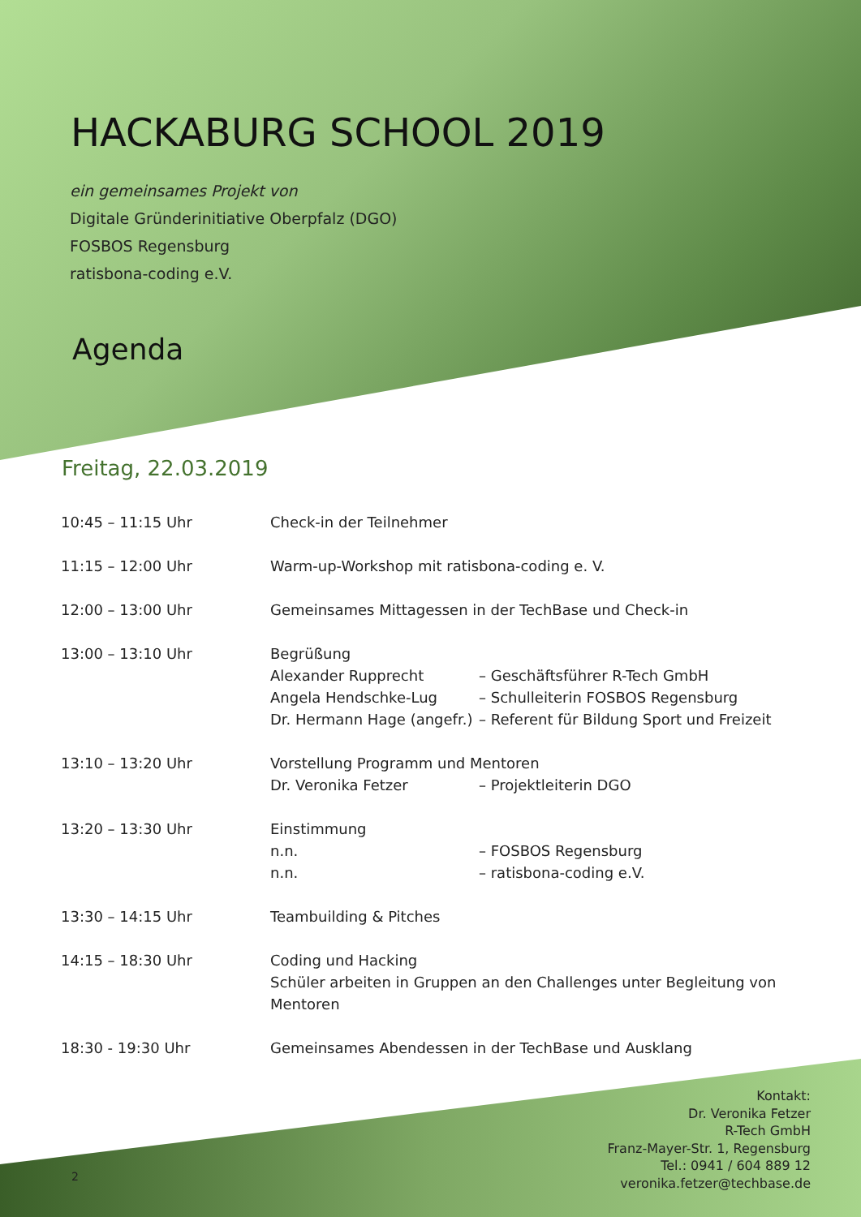HACKABURG SCHOOL 2019
ein gemeinsames Projekt von
Digitale Gründerinitiative Oberpfalz (DGO)
FOSBOS Regensburg
ratisbona-coding e.V.
Agenda
Freitag, 22.03.2019
10:45 – 11:15 Uhr Check-in der Teilnehmer
11:15 – 12:00 Uhr Warm-up-Workshop mit ratisbona-coding e. V.
12:00 – 13:00 Uhr Gemeinsames Mittagessen in der TechBase und Check-in
13:00 – 13:10 Uhr Begrüßung
Alexander Rupprecht – Geschäftsführer R-Tech GmbH
Angela Hendschke-Lug – Schulleiterin FOSBOS Regensburg
Dr. Hermann Hage (angefr.) – Referent für Bildung Sport und Freizeit
13:10 – 13:20 Uhr Vorstellung Programm und Mentoren
Dr. Veronika Fetzer – Projektleiterin DGO
13:20 – 13:30 Uhr Einstimmung
n.n. – FOSBOS Regensburg
n.n. – ratisbona-coding e.V.
13:30 – 14:15 Uhr Teambuilding & Pitches
14:15 – 18:30 Uhr Coding und Hacking
Schüler arbeiten in Gruppen an den Challenges unter Begleitung von Mentoren
18:30 - 19:30 Uhr Gemeinsames Abendessen in der TechBase und Ausklang
Kontakt:
Dr. Veronika Fetzer
R-Tech GmbH
Franz-Mayer-Str. 1, Regensburg
Tel.: 0941 / 604 889 12
veronika.fetzer@techbase.de
2